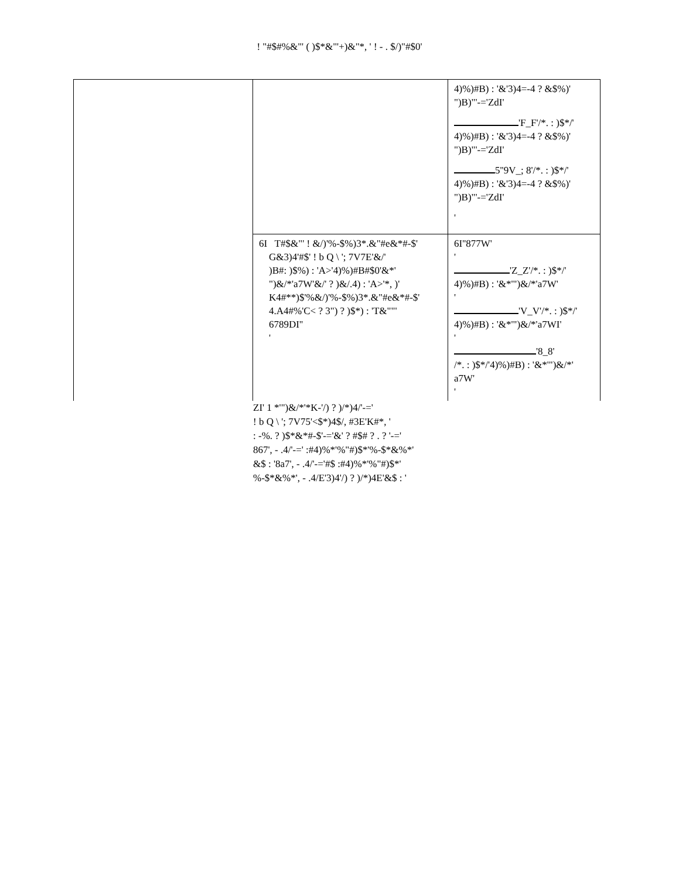! "#$#%&"' ( )$*&"'+)&"*, ' ! - . $/)"#$0'
| | | 4)%)#B) : '&'3)4=-4 ? &$%)' ")B)"'-='ZdI' 'F_F'/*. : )$*/' 4)%)#B) : '&'3)4=-4 ? &$%)' ")B)"'-='ZdI' 5''9V_; 8'/*. : )$*/' 4)%)#B) : '&'3)4=-4 ? &$%)' ")B)"'-='ZdI' ' |
| | 6I T#$&"' ! &/)'%-$%)3*.&"#e&*#-$' G&3)4'#$' ! b Q \ '; 7V7E'&/' )B#: )$%) : 'A>'4)%)#B#$0'&*' ")&/*'a7W'&/' ? )&/.4) : 'A>'*, )' K4#**)$'%&/)'%-$%)3*.&"#e&*#-$' 4.A4#%'C< ? 3") ? )$*) : 'T&""' 6789DI'' ' | 6I''877W' ' 'Z_Z'/*. : )$*/' 4)%)#B) : '&*'")&/*'a7W' ' 'V_V'/*. : )$*/' 4)%)#B) : '&*'")&/*'a7WI' ' '8_8' /*. : )$*/'4)%)#B) : '&*'")&/*' a7W' ' |
ZI' 1 *'")&/*'*K-'/) ? )/*)4/'-='
! b Q \ '; 7V75'<$*)4$/, #3E'K#*, '
: -%. ? )$*&*#-$'-='&' ? #$# ? . ? '-='
867', - .4/'-=' :#4)%*'%"#)$*'%-$*&%*'
&$ : '8a7', - .4/'-='#$ :#4)%*'%"#)$*'
%-$*&%*', - .4/E'3)4'/) ? )/*)4E'&$ : '